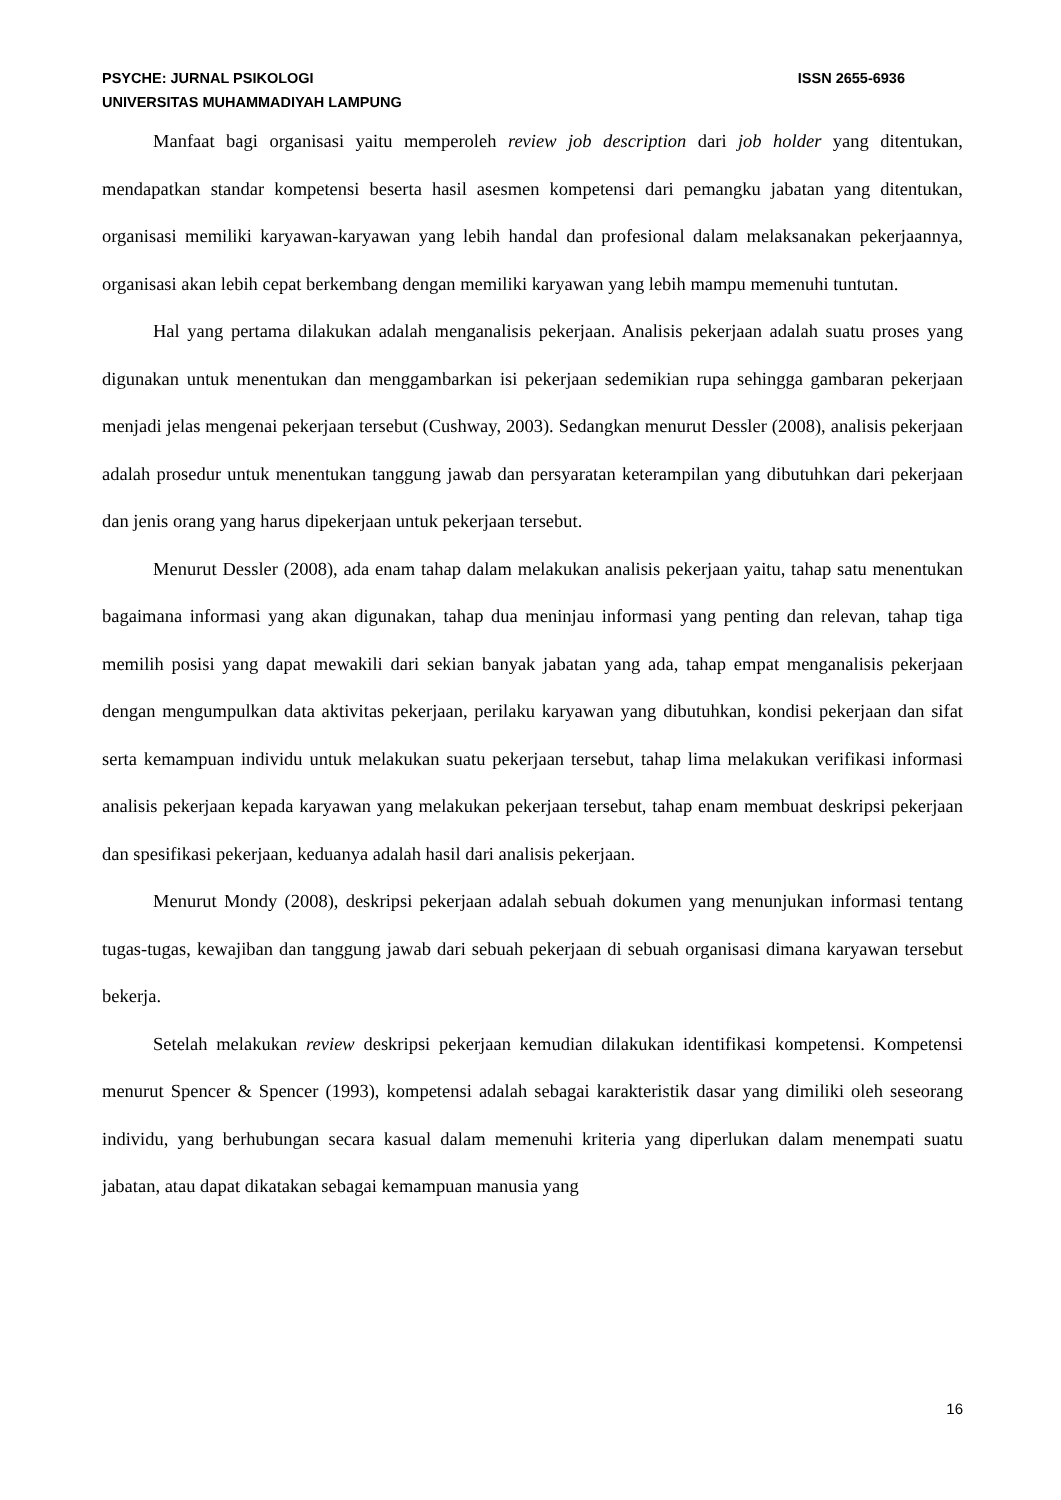PSYCHE: JURNAL PSIKOLOGI ISSN 2655-6936
UNIVERSITAS MUHAMMADIYAH LAMPUNG
Manfaat bagi organisasi yaitu memperoleh review job description dari job holder yang ditentukan, mendapatkan standar kompetensi beserta hasil asesmen kompetensi dari pemangku jabatan yang ditentukan, organisasi memiliki karyawan-karyawan yang lebih handal dan profesional dalam melaksanakan pekerjaannya, organisasi akan lebih cepat berkembang dengan memiliki karyawan yang lebih mampu memenuhi tuntutan.
Hal yang pertama dilakukan adalah menganalisis pekerjaan. Analisis pekerjaan adalah suatu proses yang digunakan untuk menentukan dan menggambarkan isi pekerjaan sedemikian rupa sehingga gambaran pekerjaan menjadi jelas mengenai pekerjaan tersebut (Cushway, 2003). Sedangkan menurut Dessler (2008), analisis pekerjaan adalah prosedur untuk menentukan tanggung jawab dan persyaratan keterampilan yang dibutuhkan dari pekerjaan dan jenis orang yang harus dipekerjaan untuk pekerjaan tersebut.
Menurut Dessler (2008), ada enam tahap dalam melakukan analisis pekerjaan yaitu, tahap satu menentukan bagaimana informasi yang akan digunakan, tahap dua meninjau informasi yang penting dan relevan, tahap tiga memilih posisi yang dapat mewakili dari sekian banyak jabatan yang ada, tahap empat menganalisis pekerjaan dengan mengumpulkan data aktivitas pekerjaan, perilaku karyawan yang dibutuhkan, kondisi pekerjaan dan sifat serta kemampuan individu untuk melakukan suatu pekerjaan tersebut, tahap lima melakukan verifikasi informasi analisis pekerjaan kepada karyawan yang melakukan pekerjaan tersebut, tahap enam membuat deskripsi pekerjaan dan spesifikasi pekerjaan, keduanya adalah hasil dari analisis pekerjaan.
Menurut Mondy (2008), deskripsi pekerjaan adalah sebuah dokumen yang menunjukan informasi tentang tugas-tugas, kewajiban dan tanggung jawab dari sebuah pekerjaan di sebuah organisasi dimana karyawan tersebut bekerja.
Setelah melakukan review deskripsi pekerjaan kemudian dilakukan identifikasi kompetensi. Kompetensi menurut Spencer & Spencer (1993), kompetensi adalah sebagai karakteristik dasar yang dimiliki oleh seseorang individu, yang berhubungan secara kasual dalam memenuhi kriteria yang diperlukan dalam menempati suatu jabatan, atau dapat dikatakan sebagai kemampuan manusia yang
16